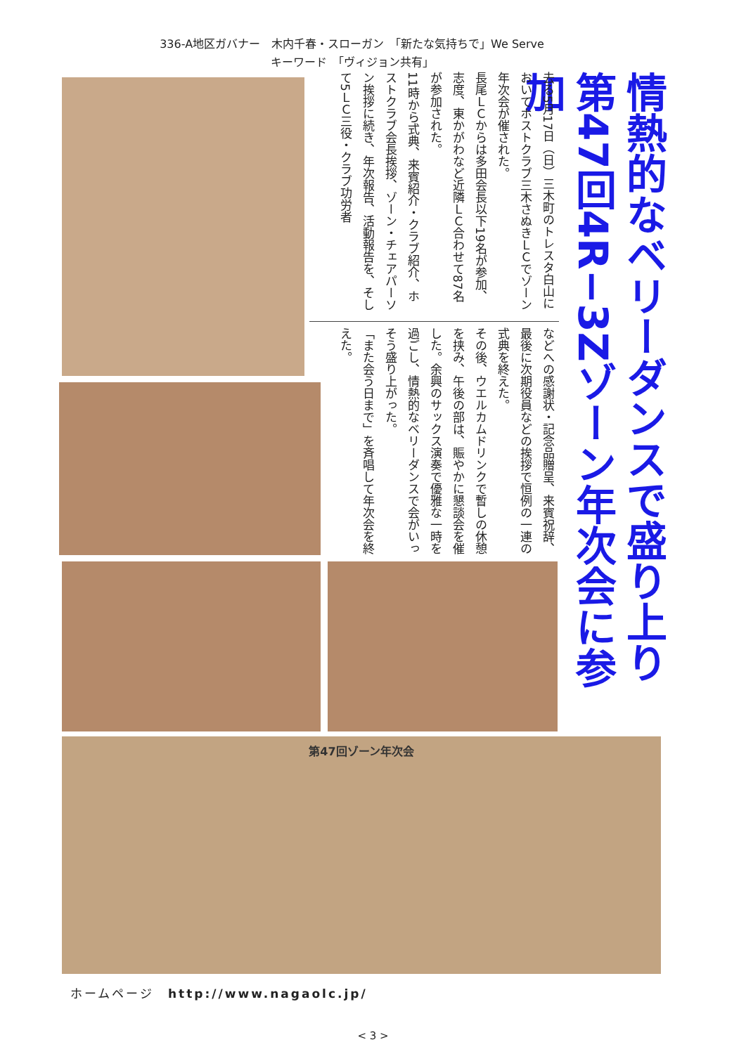336-A地区ガバナー　木内千春・スローガン　「新たな気持ちで」We Serve
キーワード　「ヴィジョン共有」
情熱的なベリーダンスで盛り上り 第47回4R−3Zゾーン年次会に参加
去る5月17日（日）三木町のトレスタ白山においてホストクラブ三木さぬきＬＣでゾーン年次会が催された。
長尾ＬＣからは多田会長以下19名が参加、志度、東かがわなど近隣ＬＣ合わせて87名が参加された。
11時から式典、来賓紹介・クラブ紹介、ホストクラブ会長挨拶、ゾーン・チェアパーソン挨拶に続き、年次報告、活動報告を、そして5ＬＣ三役・クラブ功労者
などへの感謝状・記念品贈呈、来賓祝辞、最後に次期役員などの挨拶で恒例の一連の式典を終えた。
その後、ウエルカムドリンクで暫しの休憩を挟み、午後の部は、賑やかに懇談会を催した。余興のサックス演奏で優雅な一時を過ごし、情熱的なベリーダンスで会がいっそう盛り上がった。
「また会う日まで」を斉唱して年次会を終えた。
第47回ゾーン年次会
ホームページ　http://www.nagaolc.jp/
< 3 >